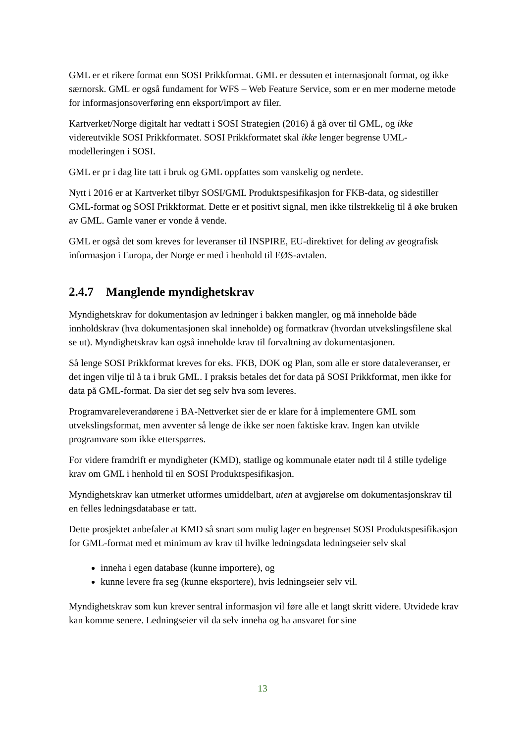GML er et rikere format enn SOSI Prikkformat. GML er dessuten et internasjonalt format, og ikke særnorsk. GML er også fundament for WFS – Web Feature Service, som er en mer moderne metode for informasjonsoverføring enn eksport/import av filer.
Kartverket/Norge digitalt har vedtatt i SOSI Strategien (2016) å gå over til GML, og ikke videreutvikle SOSI Prikkformatet. SOSI Prikkformatet skal ikke lenger begrense UML-modelleringen i SOSI.
GML er pr i dag lite tatt i bruk og GML oppfattes som vanskelig og nerdete.
Nytt i 2016 er at Kartverket tilbyr SOSI/GML Produktspesifikasjon for FKB-data, og sidestiller GML-format og SOSI Prikkformat. Dette er et positivt signal, men ikke tilstrekkelig til å øke bruken av GML. Gamle vaner er vonde å vende.
GML er også det som kreves for leveranser til INSPIRE, EU-direktivet for deling av geografisk informasjon i Europa, der Norge er med i henhold til EØS-avtalen.
2.4.7 Manglende myndighetskrav
Myndighetskrav for dokumentasjon av ledninger i bakken mangler, og må inneholde både innholdskrav (hva dokumentasjonen skal inneholde) og formatkrav (hvordan utvekslingsfilene skal se ut). Myndighetskrav kan også inneholde krav til forvaltning av dokumentasjonen.
Så lenge SOSI Prikkformat kreves for eks. FKB, DOK og Plan, som alle er store dataleveranser, er det ingen vilje til å ta i bruk GML. I praksis betales det for data på SOSI Prikkformat, men ikke for data på GML-format. Da sier det seg selv hva som leveres.
Programvareleverandørene i BA-Nettverket sier de er klare for å implementere GML som utvekslingsformat, men avventer så lenge de ikke ser noen faktiske krav. Ingen kan utvikle programvare som ikke etterspørres.
For videre framdrift er myndigheter (KMD), statlige og kommunale etater nødt til å stille tydelige krav om GML i henhold til en SOSI Produktspesifikasjon.
Myndighetskrav kan utmerket utformes umiddelbart, uten at avgjørelse om dokumentasjonskrav til en felles ledningsdatabase er tatt.
Dette prosjektet anbefaler at KMD så snart som mulig lager en begrenset SOSI Produktspesifikasjon for GML-format med et minimum av krav til hvilke ledningsdata ledningseier selv skal
inneha i egen database (kunne importere), og
kunne levere fra seg (kunne eksportere), hvis ledningseier selv vil.
Myndighetskrav som kun krever sentral informasjon vil føre alle et langt skritt videre. Utvidede krav kan komme senere. Ledningseier vil da selv inneha og ha ansvaret for sine
13